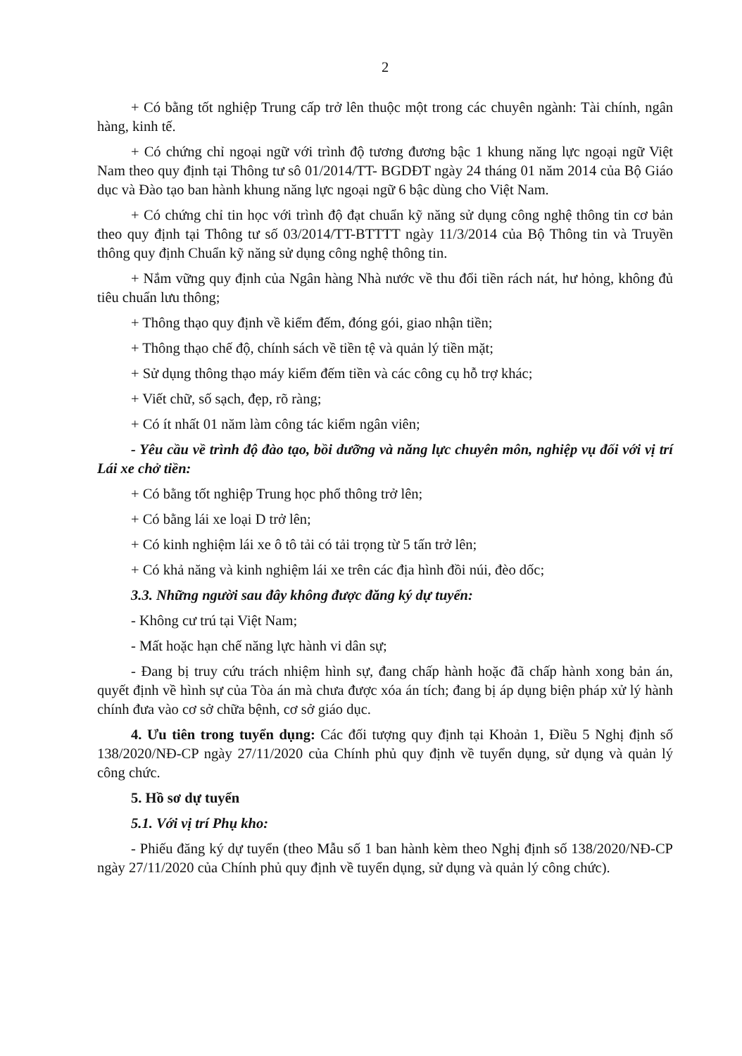2
+ Có bằng tốt nghiệp Trung cấp trở lên thuộc một trong các chuyên ngành: Tài chính, ngân hàng, kinh tế.
+ Có chứng chỉ ngoại ngữ với trình độ tương đương bậc 1 khung năng lực ngoại ngữ Việt Nam theo quy định tại Thông tư sô 01/2014/TT- BGDĐT ngày 24 tháng 01 năm 2014 của Bộ Giáo dục và Đào tạo ban hành khung năng lực ngoại ngữ 6 bậc dùng cho Việt Nam.
+ Có chứng chỉ tin học với trình độ đạt chuẩn kỹ năng sử dụng công nghệ thông tin cơ bản theo quy định tại Thông tư số 03/2014/TT-BTTTT ngày 11/3/2014 của Bộ Thông tin và Truyền thông quy định Chuẩn kỹ năng sử dụng công nghệ thông tin.
+ Nắm vững quy định của Ngân hàng Nhà nước về thu đổi tiền rách nát, hư hỏng, không đủ tiêu chuẩn lưu thông;
+ Thông thạo quy định về kiểm đếm, đóng gói, giao nhận tiền;
+ Thông thạo chế độ, chính sách về tiền tệ và quản lý tiền mặt;
+ Sử dụng thông thạo máy kiểm đếm tiền và các công cụ hỗ trợ khác;
+ Viết chữ, số sạch, đẹp, rõ ràng;
+ Có ít nhất 01 năm làm công tác kiểm ngân viên;
- Yêu cầu về trình độ đào tạo, bồi dưỡng và năng lực chuyên môn, nghiệp vụ đối với vị trí Lái xe chở tiền:
+ Có bằng tốt nghiệp Trung học phổ thông trở lên;
+ Có bằng lái xe loại D trở lên;
+ Có kinh nghiệm lái xe ô tô tải có tải trọng từ 5 tấn trở lên;
+ Có khả năng và kinh nghiệm lái xe trên các địa hình đồi núi, đèo dốc;
3.3. Những người sau đây không được đăng ký dự tuyển:
- Không cư trú tại Việt Nam;
- Mất hoặc hạn chế năng lực hành vi dân sự;
- Đang bị truy cứu trách nhiệm hình sự, đang chấp hành hoặc đã chấp hành xong bản án, quyết định về hình sự của Tòa án mà chưa được xóa án tích; đang bị áp dụng biện pháp xử lý hành chính đưa vào cơ sở chữa bệnh, cơ sở giáo dục.
4. Ưu tiên trong tuyển dụng: Các đối tượng quy định tại Khoản 1, Điều 5 Nghị định số 138/2020/NĐ-CP ngày 27/11/2020 của Chính phủ quy định về tuyển dụng, sử dụng và quản lý công chức.
5. Hồ sơ dự tuyển
5.1. Với vị trí Phụ kho:
- Phiếu đăng ký dự tuyển (theo Mẫu số 1 ban hành kèm theo Nghị định số 138/2020/NĐ-CP ngày 27/11/2020 của Chính phủ quy định về tuyển dụng, sử dụng và quản lý công chức).